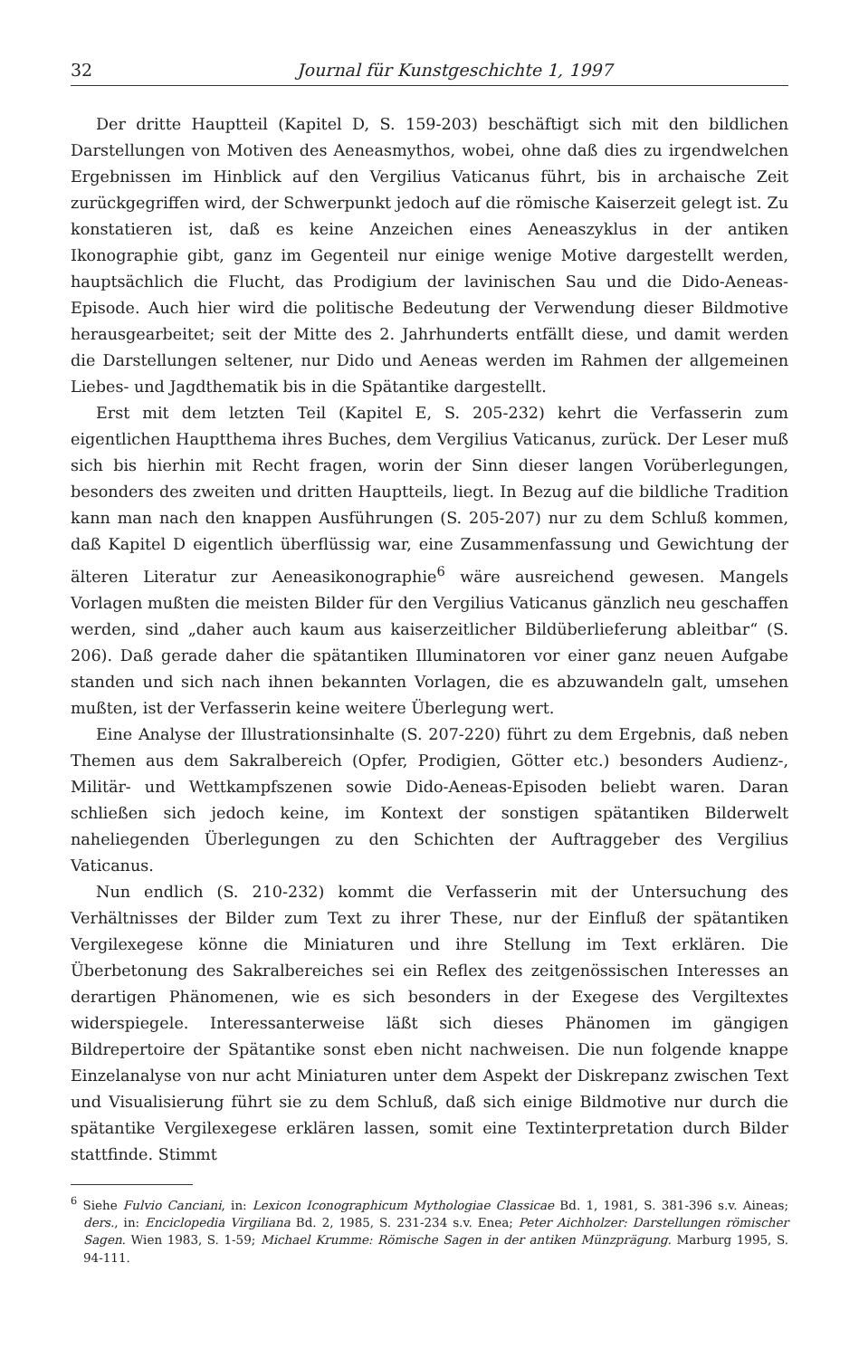32 Journal für Kunstgeschichte 1, 1997
Der dritte Hauptteil (Kapitel D, S. 159-203) beschäftigt sich mit den bildlichen Darstellungen von Motiven des Aeneasmythos, wobei, ohne daß dies zu irgendwelchen Ergebnissen im Hinblick auf den Vergilius Vaticanus führt, bis in archaische Zeit zurückgegriffen wird, der Schwerpunkt jedoch auf die römische Kaiserzeit gelegt ist. Zu konstatieren ist, daß es keine Anzeichen eines Aeneaszyklus in der antiken Ikonographie gibt, ganz im Gegenteil nur einige wenige Motive dargestellt werden, hauptsächlich die Flucht, das Prodigium der lavinischen Sau und die Dido-Aeneas-Episode. Auch hier wird die politische Bedeutung der Verwendung dieser Bildmotive herausgearbeitet; seit der Mitte des 2. Jahrhunderts entfällt diese, und damit werden die Darstellungen seltener, nur Dido und Aeneas werden im Rahmen der allgemeinen Liebes- und Jagdthematik bis in die Spätantike dargestellt.
Erst mit dem letzten Teil (Kapitel E, S. 205-232) kehrt die Verfasserin zum eigentlichen Hauptthema ihres Buches, dem Vergilius Vaticanus, zurück. Der Leser muß sich bis hierhin mit Recht fragen, worin der Sinn dieser langen Vorüberlegungen, besonders des zweiten und dritten Hauptteils, liegt. In Bezug auf die bildliche Tradition kann man nach den knappen Ausführungen (S. 205-207) nur zu dem Schluß kommen, daß Kapitel D eigentlich überflüssig war, eine Zusammenfassung und Gewichtung der älteren Literatur zur Aeneasikonographie<sup>6</sup> wäre ausreichend gewesen. Mangels Vorlagen mußten die meisten Bilder für den Vergilius Vaticanus gänzlich neu geschaffen werden, sind „daher auch kaum aus kaiserzeitlicher Bildüberlieferung ableitbar“ (S. 206). Daß gerade daher die spätantiken Illuminatoren vor einer ganz neuen Aufgabe standen und sich nach ihnen bekannten Vorlagen, die es abzuwandeln galt, umsehen mußten, ist der Verfasserin keine weitere Überlegung wert.
Eine Analyse der Illustrationsinhalte (S. 207-220) führt zu dem Ergebnis, daß neben Themen aus dem Sakralbereich (Opfer, Prodigien, Götter etc.) besonders Audienz-, Militär- und Wettkampfszenen sowie Dido-Aeneas-Episoden beliebt waren. Daran schließen sich jedoch keine, im Kontext der sonstigen spätantiken Bilderwelt naheliegenden Überlegungen zu den Schichten der Auftraggeber des Vergilius Vaticanus.
Nun endlich (S. 210-232) kommt die Verfasserin mit der Untersuchung des Verhältnisses der Bilder zum Text zu ihrer These, nur der Einfluß der spätantiken Vergilexegese könne die Miniaturen und ihre Stellung im Text erklären. Die Überbetonung des Sakralbereiches sei ein Reflex des zeitgenössischen Interesses an derartigen Phänomenen, wie es sich besonders in der Exegese des Vergiltextes widerspiegele. Interessanterweise läßt sich dieses Phänomen im gängigen Bildrepertoire der Spätantike sonst eben nicht nachweisen. Die nun folgende knappe Einzelanalyse von nur acht Miniaturen unter dem Aspekt der Diskrepanz zwischen Text und Visualisierung führt sie zu dem Schluß, daß sich einige Bildmotive nur durch die spätantike Vergilexegese erklären lassen, somit eine Textinterpretation durch Bilder stattfinde. Stimmt
<sup>6</sup> Siehe Fulvio Canciani, in: Lexicon Iconographicum Mythologiae Classicae Bd. 1, 1981, S. 381-396 s.v. Aineas; ders., in: Enciclopedia Virgiliana Bd. 2, 1985, S. 231-234 s.v. Enea; Peter Aichholzer: Darstellungen römischer Sagen. Wien 1983, S. 1-59; Michael Krumme: Römische Sagen in der antiken Münzprägung. Marburg 1995, S. 94-111.